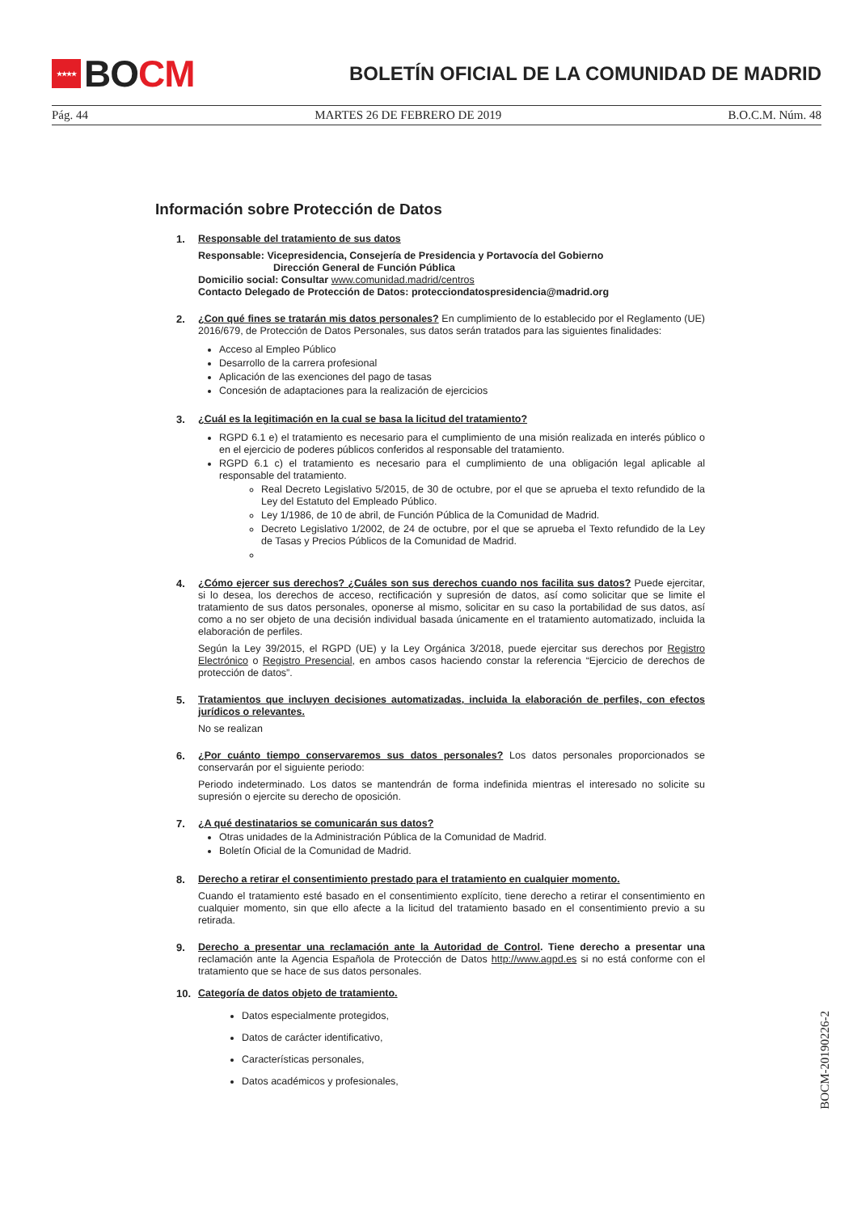★★★★ BO CM
BOLETÍN OFICIAL DE LA COMUNIDAD DE MADRID
Pág. 44 MARTES 26 DE FEBRERO DE 2019 B.O.C.M. Núm. 48
Información sobre Protección de Datos
1. Responsable del tratamiento de sus datos
Responsable: Vicepresidencia, Consejería de Presidencia y Portavocía del Gobierno
Dirección General de Función Pública
Domicilio social: Consultar www.comunidad.madrid/centros
Contacto Delegado de Protección de Datos: protecciondatospresidencia@madrid.org
2. ¿Con qué fines se tratarán mis datos personales? En cumplimiento de lo establecido por el Reglamento (UE) 2016/679, de Protección de Datos Personales, sus datos serán tratados para las siguientes finalidades:
Acceso al Empleo Público
Desarrollo de la carrera profesional
Aplicación de las exenciones del pago de tasas
Concesión de adaptaciones para la realización de ejercicios
3. ¿Cuál es la legitimación en la cual se basa la licitud del tratamiento?
RGPD 6.1 e) el tratamiento es necesario para el cumplimiento de una misión realizada en interés público o en el ejercicio de poderes públicos conferidos al responsable del tratamiento.
RGPD 6.1 c) el tratamiento es necesario para el cumplimiento de una obligación legal aplicable al responsable del tratamiento.
Real Decreto Legislativo 5/2015, de 30 de octubre, por el que se aprueba el texto refundido de la Ley del Estatuto del Empleado Público.
Ley 1/1986, de 10 de abril, de Función Pública de la Comunidad de Madrid.
Decreto Legislativo 1/2002, de 24 de octubre, por el que se aprueba el Texto refundido de la Ley de Tasas y Precios Públicos de la Comunidad de Madrid.
4. ¿Cómo ejercer sus derechos? ¿Cuáles son sus derechos cuando nos facilita sus datos? Puede ejercitar, si lo desea, los derechos de acceso, rectificación y supresión de datos, así como solicitar que se limite el tratamiento de sus datos personales, oponerse al mismo, solicitar en su caso la portabilidad de sus datos, así como a no ser objeto de una decisión individual basada únicamente en el tratamiento automatizado, incluida la elaboración de perfiles.
Según la Ley 39/2015, el RGPD (UE) y la Ley Orgánica 3/2018, puede ejercitar sus derechos por Registro Electrónico o Registro Presencial, en ambos casos haciendo constar la referencia “Ejercicio de derechos de protección de datos”.
5. Tratamientos que incluyen decisiones automatizadas, incluida la elaboración de perfiles, con efectos jurídicos o relevantes.
No se realizan
6. ¿Por cuánto tiempo conservaremos sus datos personales? Los datos personales proporcionados se conservarán por el siguiente periodo:
Periodo indeterminado. Los datos se mantendrán de forma indefinida mientras el interesado no solicite su supresión o ejercite su derecho de oposición.
7. ¿A qué destinatarios se comunicarán sus datos?
Otras unidades de la Administración Pública de la Comunidad de Madrid.
Boletín Oficial de la Comunidad de Madrid.
8. Derecho a retirar el consentimiento prestado para el tratamiento en cualquier momento.
Cuando el tratamiento esté basado en el consentimiento explícito, tiene derecho a retirar el consentimiento en cualquier momento, sin que ello afecte a la licitud del tratamiento basado en el consentimiento previo a su retirada.
9. Derecho a presentar una reclamación ante la Autoridad de Control. Tiene derecho a presentar una reclamación ante la Agencia Española de Protección de Datos http://www.agpd.es si no está conforme con el tratamiento que se hace de sus datos personales.
10. Categoría de datos objeto de tratamiento.
Datos especialmente protegidos,
Datos de carácter identificativo,
Características personales,
Datos académicos y profesionales,
BOCM-20190226-2